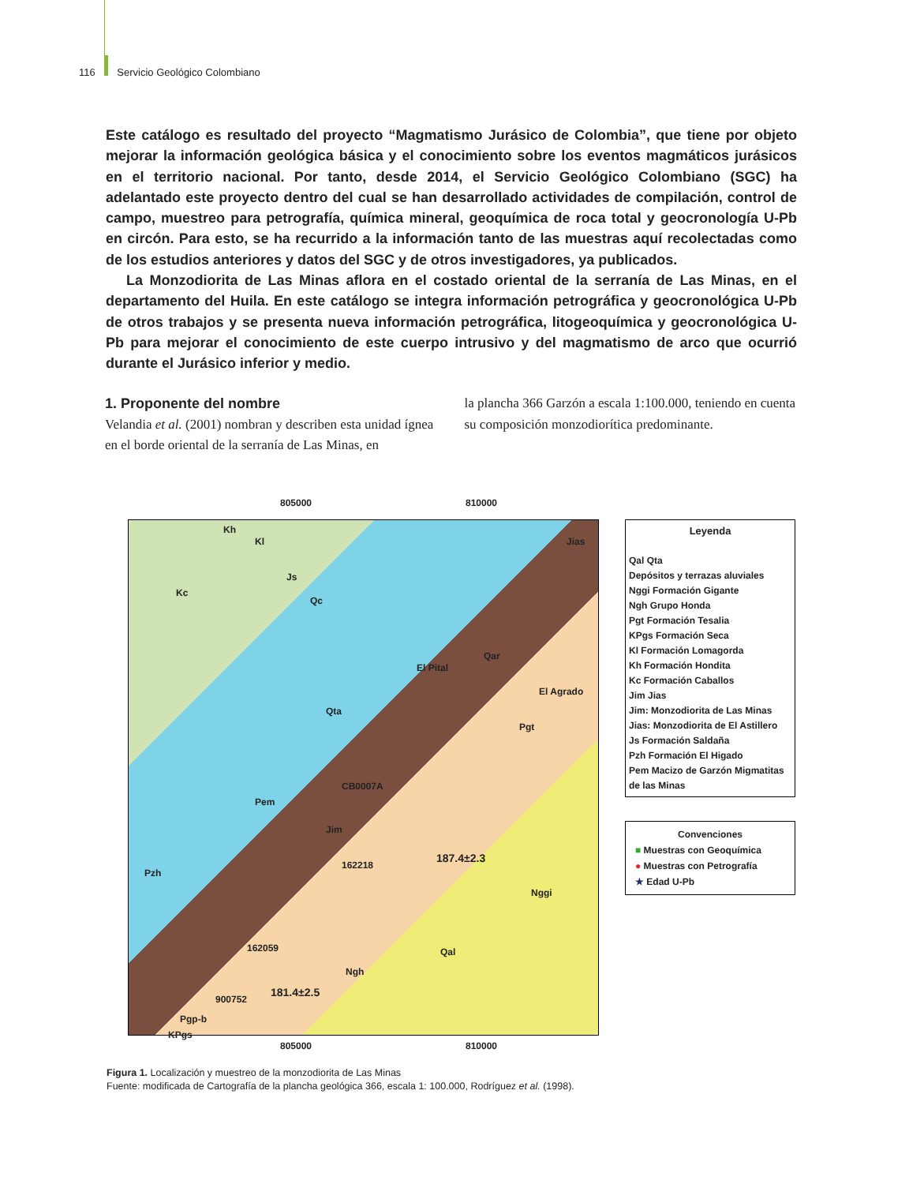116 Servicio Geológico Colombiano
Este catálogo es resultado del proyecto “Magmatismo Jurásico de Colombia”, que tiene por objeto mejorar la información geológica básica y el conocimiento sobre los eventos magmáticos jurásicos en el territorio nacional. Por tanto, desde 2014, el Servicio Geológico Colombiano (SGC) ha adelantado este proyecto dentro del cual se han desarrollado actividades de compilación, control de campo, muestreo para petrografía, química mineral, geoquímica de roca total y geocronología U-Pb en circón. Para esto, se ha recurrido a la información tanto de las muestras aquí recolectadas como de los estudios anteriores y datos del SGC y de otros investigadores, ya publicados.
La Monzodiorita de Las Minas aflora en el costado oriental de la serranía de Las Minas, en el departamento del Huila. En este catálogo se integra información petrográfica y geocronológica U-Pb de otros trabajos y se presenta nueva información petrográfica, litogeoquímica y geocronológica U-Pb para mejorar el conocimiento de este cuerpo intrusivo y del magmatismo de arco que ocurrió durante el Jurásico inferior y medio.
1. Proponente del nombre
Velandia et al. (2001) nombran y describen esta unidad ígnea en el borde oriental de la serranía de Las Minas, en
la plancha 366 Garzón a escala 1:100.000, teniendo en cuenta su composición monzodiorítica predominante.
805000 810000
Kh
Kl
Kc
Js
Qc
Qar
El Pital
El Agrado
Jias
Qta
Pgt
Pem
CB0007A
Jim
162218
187.4±2.3
Nggi
Pzh
162059
Ngh
Qal
900752
181.4±2.5
Pgp-b
KPgs
Leyenda
Qal Qta
Depósitos y terrazas aluviales
Nggi Formación Gigante
Ngh Grupo Honda
Pgt Formación Tesalia
KPgs Formación Seca
Kl Formación Lomagorda
Kh Formación Hondita
Kc Formación Caballos
Jim Jias
Jim: Monzodiorita de Las Minas
Jias: Monzodiorita de El Astillero
Js Formación Saldaña
Pzh Formación El Higado
Pem Macizo de Garzón Migmatitas de las Minas
Convenciones
■ Muestras con Geoquímica
● Muestras con Petrografía
★ Edad U-Pb
805000 810000
Figura 1. Localización y muestreo de la monzodiorita de Las Minas
Fuente: modificada de Cartografía de la plancha geológica 366, escala 1: 100.000, Rodríguez et al. (1998).